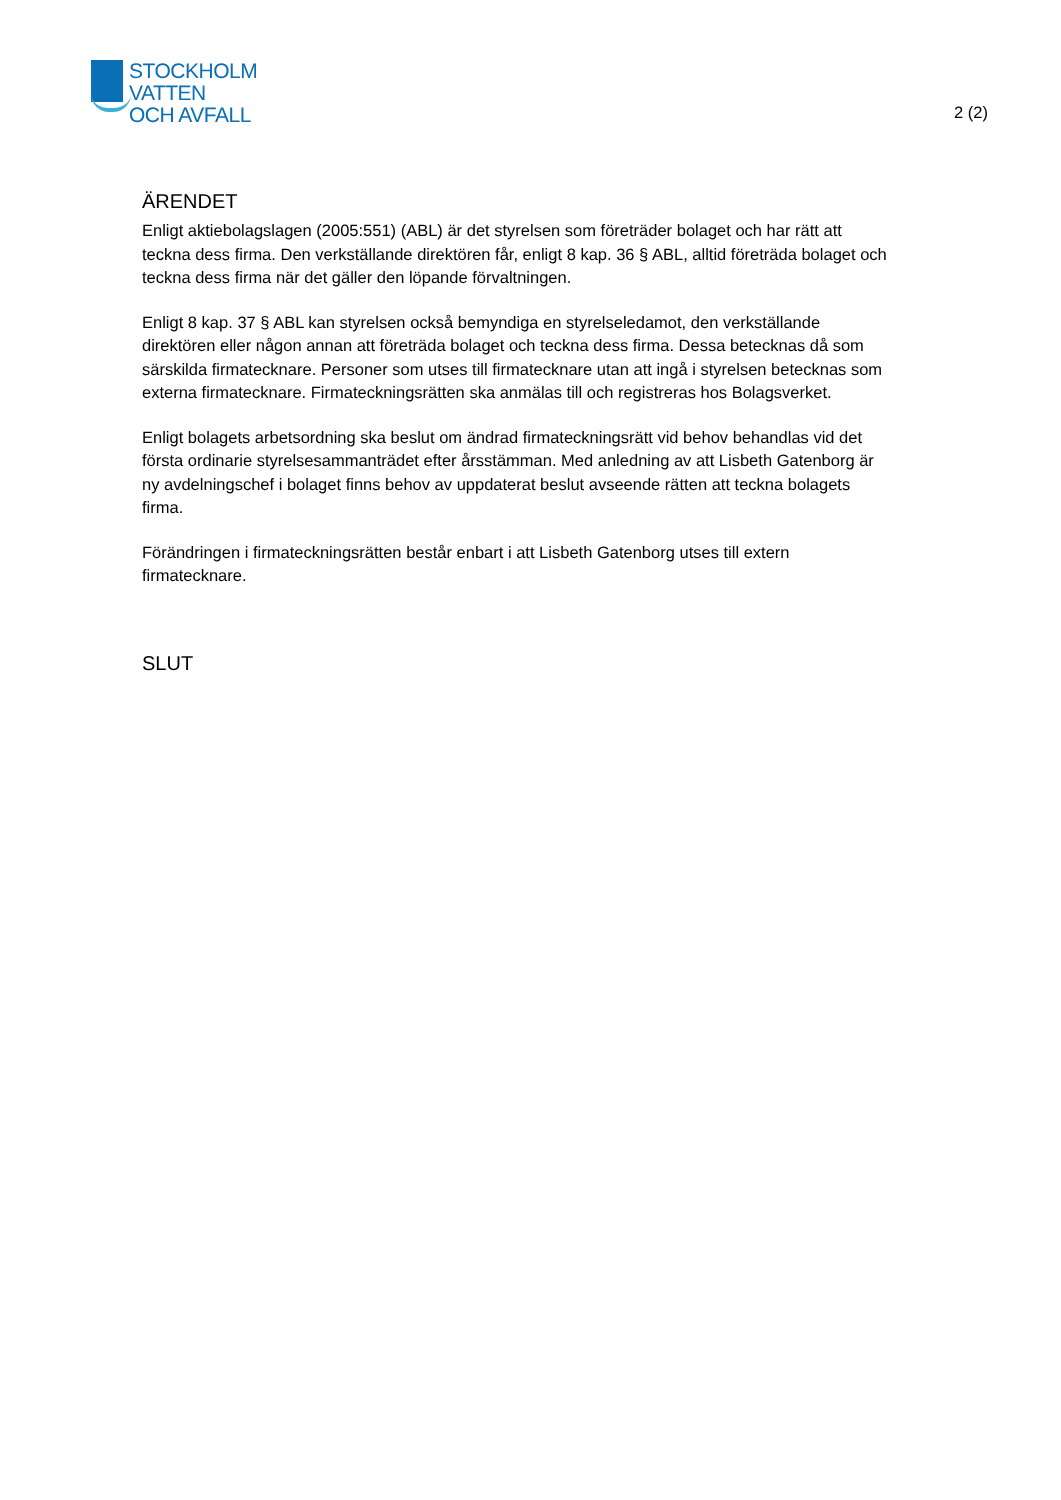STOCKHOLM
VATTEN
OCH AVFALL
2 (2)
ÄRENDET
Enligt aktiebolagslagen (2005:551) (ABL) är det styrelsen som företräder bolaget och har rätt att teckna dess firma. Den verkställande direktören får, enligt 8 kap. 36 § ABL, alltid företräda bolaget och teckna dess firma när det gäller den löpande förvaltningen.
Enligt 8 kap. 37 § ABL kan styrelsen också bemyndiga en styrelseledamot, den verkställande direktören eller någon annan att företräda bolaget och teckna dess firma. Dessa betecknas då som särskilda firmatecknare. Personer som utses till firmatecknare utan att ingå i styrelsen betecknas som externa firmatecknare. Firmateckningsrätten ska anmälas till och registreras hos Bolagsverket.
Enligt bolagets arbetsordning ska beslut om ändrad firmateckningsrätt vid behov behandlas vid det första ordinarie styrelsesammanträdet efter årsstämman. Med anledning av att Lisbeth Gatenborg är ny avdelningschef i bolaget finns behov av uppdaterat beslut avseende rätten att teckna bolagets firma.
Förändringen i firmateckningsrätten består enbart i att Lisbeth Gatenborg utses till extern firmatecknare.
SLUT